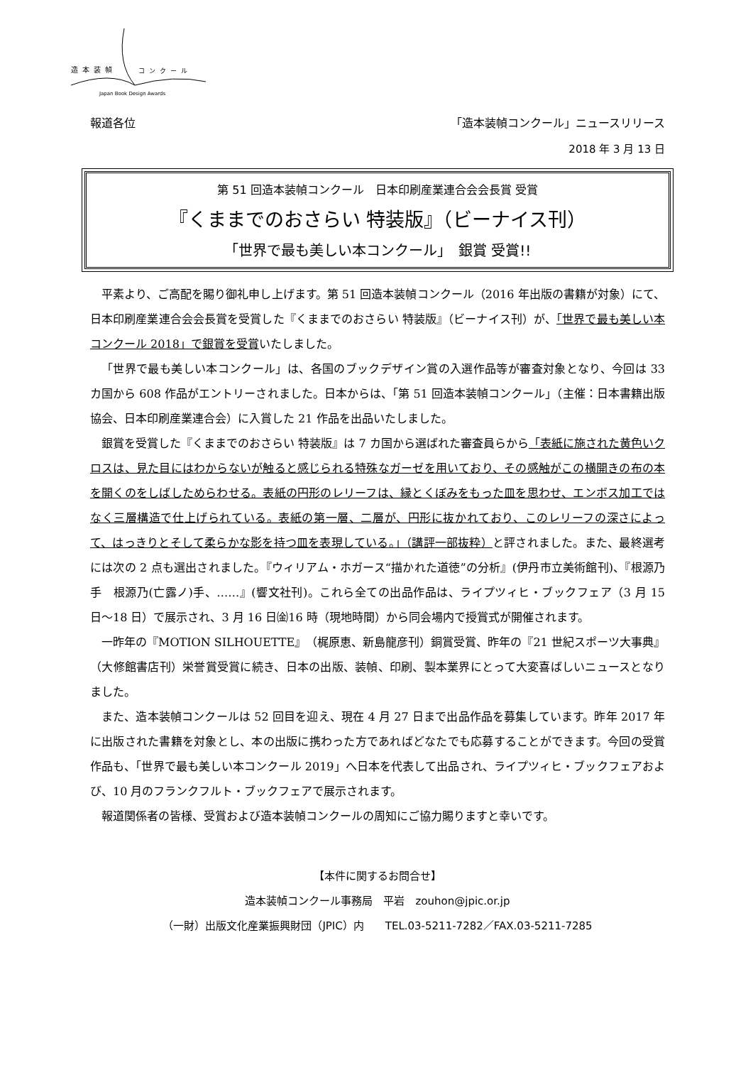造本装幀 コンクール
Japan Book Design Awards
報道各位 「造本装幀コンクール」ニュースリリース
2018 年 3 月 13 日
第 51 回造本装幀コンクール　日本印刷産業連合会会長賞 受賞
『くままでのおさらい 特装版』（ビーナイス刊）
「世界で最も美しい本コンクール」　銀賞 受賞!!
平素より、ご高配を賜り御礼申し上げます。第 51 回造本装幀コンクール（2016 年出版の書籍が対象）にて、日本印刷産業連合会会長賞を受賞した『くままでのおさらい 特装版』（ビーナイス刊）が、「世界で最も美しい本コンクール 2018」で銀賞を受賞いたしました。
「世界で最も美しい本コンクール」は、各国のブックデザイン賞の入選作品等が審査対象となり、今回は 33 カ国から 608 作品がエントリーされました。日本からは、「第 51 回造本装幀コンクール」（主催：日本書籍出版協会、日本印刷産業連合会）に入賞した 21 作品を出品いたしました。
銀賞を受賞した『くままでのおさらい 特装版』は 7 カ国から選ばれた審査員らから「表紙に施された黄色いクロスは、見た目にはわからないが触ると感じられる特殊なガーゼを用いており、その感触がこの横開きの布の本を開くのをしばしためらわせる。表紙の円形のレリーフは、縁とくぼみをもった皿を思わせ、エンボス加工ではなく三層構造で仕上げられている。表紙の第一層、二層が、円形に抜かれており、このレリーフの深さによって、はっきりとそして柔らかな影を持つ皿を表現している。」（講評一部抜粋）と評されました。また、最終選考には次の 2 点も選出されました。『ウィリアム・ホガース“描かれた道徳”の分析』(伊丹市立美術館刊)、『根源乃手　根源乃(亡露ノ)手、……』(響文社刊)。これら全ての出品作品は、ライプツィヒ・ブックフェア（3 月 15 日〜18 日）で展示され、3 月 16 日㈮16 時（現地時間）から同会場内で授賞式が開催されます。
一昨年の『MOTION SILHOUETTE』（梶原恵、新島龍彦刊）銅賞受賞、昨年の『21 世紀スポーツ大事典』（大修館書店刊）栄誉賞受賞に続き、日本の出版、装幀、印刷、製本業界にとって大変喜ばしいニュースとなりました。
また、造本装幀コンクールは 52 回目を迎え、現在 4 月 27 日まで出品作品を募集しています。昨年 2017 年に出版された書籍を対象とし、本の出版に携わった方であればどなたでも応募することができます。今回の受賞作品も、「世界で最も美しい本コンクール 2019」へ日本を代表して出品され、ライプツィヒ・ブックフェアおよび、10 月のフランクフルト・ブックフェアで展示されます。
報道関係者の皆様、受賞および造本装幀コンクールの周知にご協力賜りますと幸いです。
【本件に関するお問合せ】
造本装幀コンクール事務局　平岩　zouhon@jpic.or.jp
（一財）出版文化産業振興財団（JPIC）内　　TEL.03-5211-7282／FAX.03-5211-7285